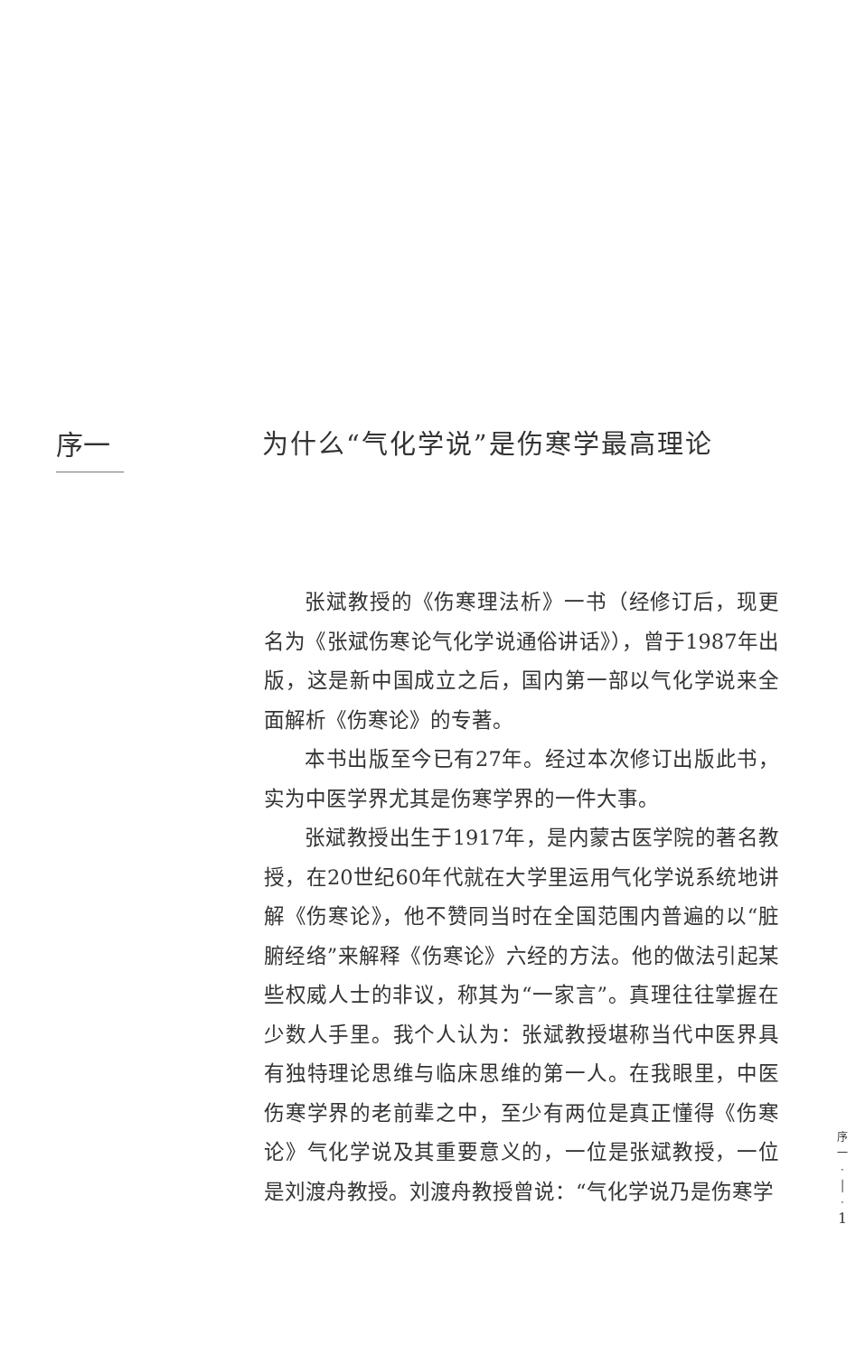序一
为什么“气化学说”是伤寒学最高理论
张斌教授的《伤寒理法析》一书（经修订后，现更名为《张斌伤寒论气化学说通俗讲话》），曾于1987年出版，这是新中国成立之后，国内第一部以气化学说来全面解析《伤寒论》的专著。
本书出版至今已有27年。经过本次修订出版此书，实为中医学界尤其是伤寒学界的一件大事。
张斌教授出生于1917年，是内蒙古医学院的著名教授，在20世纪60年代就在大学里运用气化学说系统地讲解《伤寒论》，他不赞同当时在全国范围内普遍的以“脏腑经络”来解释《伤寒论》六经的方法。他的做法引起某些权威人士的非议，称其为“一家言”。真理往往掌握在少数人手里。我个人认为：张斌教授堪称当代中医界具有独特理论思维与临床思维的第一人。在我眼里，中医伤寒学界的老前辈之中，至少有两位是真正懂得《伤寒论》气化学说及其重要意义的，一位是张斌教授，一位是刘渡舟教授。刘渡舟教授曾说：“气化学说乃是伤寒学
序
一
·
│
·
1